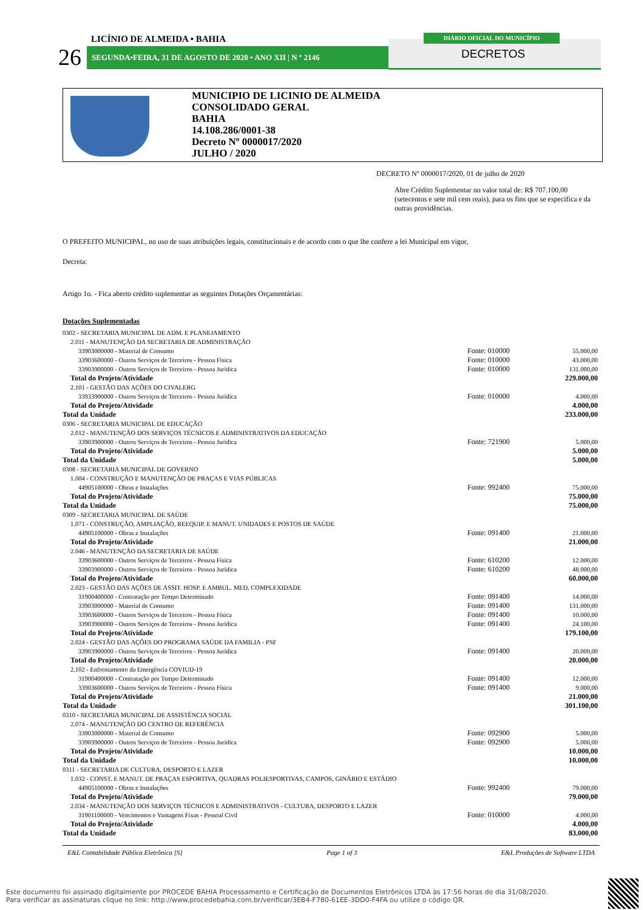SEGUNDA•FEIRA, 31 DE AGOSTO DE 2020 • ANO XII | N º 2146
26
LICÍNIO DE ALMEIDA • BAHIA DIÁRIO OFICIAL DO MUNICÍPIO
DECRETOS
MUNICIPIO DE LICINIO DE ALMEIDA
CONSOLIDADO GERAL
BAHIA
14.108.286/0001-38
Decreto Nº 0000017/2020
JULHO / 2020
DECRETO Nº 0000017/2020, 01 de julho de 2020
Abre Crédito Suplementar no valor total de: R$ 707.100,00 (setecentos e sete mil cem reais), para os fins que se especifica e da outras providências.
O PREFEITO MUNICIPAL, no uso de suas atribuições legais, constitucionais e de acordo com o que lhe confere a lei Municipal em vigor,
Decreta:
Artigo 1o. - Fica aberto crédito suplementar as seguintes Dotações Orçamentárias:
Dotações Suplementadas
| 0302 - SECRETARIA MUNICIPAL DE ADM. E PLANEJAMENTO | | |
| 2.011 - MANUTENÇÃO DA SECRETARIA DE ADMINISTRAÇÃO | | |
| 33903000000 - Material de Consumo | Fonte: 010000 | 55.000,00 |
| 33903600000 - Outros Serviços de Terceiros - Pessoa Física | Fonte: 010000 | 43.000,00 |
| 33903900000 - Outros Serviços de Terceiros - Pessoa Jurídica | Fonte: 010000 | 131.000,00 |
| Total do Projeto/Atividade | | 229.000,00 |
| 2.101 - GESTÃO DAS AÇÕES DO CIVALERG | | |
| 33933900000 - Outros Serviços de Terceiros - Pessoa Jurídica | Fonte: 010000 | 4.000,00 |
| Total do Projeto/Atividade | | 4.000,00 |
| Total da Unidade | | 233.000,00 |
| 0306 - SECRETARIA MUNICIPAL DE EDUCAÇÃO | | |
| 2.012 - MANUTENÇÃO DOS SERVIÇOS TÉCNICOS E ADMINISTRATIVOS DA EDUCAÇÃO | | |
| 33903900000 - Outros Serviços de Terceiros - Pessoa Jurídica | Fonte: 721900 | 5.000,00 |
| Total do Projeto/Atividade | | 5.000,00 |
| Total da Unidade | | 5.000,00 |
| 0308 - SECRETARIA MUNICIPAL DE GOVERNO | | |
| 1.004 - CONSTRUÇÃO E MANUTENÇÃO DE PRAÇAS E VIAS PÚBLICAS | | |
| 44905100000 - Obras e Instalações | Fonte: 992400 | 75.000,00 |
| Total do Projeto/Atividade | | 75.000,00 |
| Total da Unidade | | 75.000,00 |
| 0309 - SECRETARIA MUNICIPAL DE SAÚDE | | |
| 1.071 - CONSTRUÇÃO, AMPLIAÇÃO, REEQUIP. E MANUT. UNIDADES E POSTOS DE SAÚDE | | |
| 44905100000 - Obras e Instalações | Fonte: 091400 | 21.000,00 |
| Total do Projeto/Atividade | | 21.000,00 |
| 2.046 - MANUTENÇÃO DA SECRETARIA DE SAÚDE | | |
| 33903600000 - Outros Serviços de Terceiros - Pessoa Física | Fonte: 610200 | 12.000,00 |
| 33903900000 - Outros Serviços de Terceiros - Pessoa Jurídica | Fonte: 610200 | 48.000,00 |
| Total do Projeto/Atividade | | 60.000,00 |
| 2.023 - GESTÃO DAS AÇÕES DE ASSIT. HOSP. E AMBUL. MED. COMPLEXIDADE | | |
| 31900400000 - Contratação por Tempo Determinado | Fonte: 091400 | 14.000,00 |
| 33903000000 - Material de Consumo | Fonte: 091400 | 131.000,00 |
| 33903600000 - Outros Serviços de Terceiros - Pessoa Física | Fonte: 091400 | 10.000,00 |
| 33903900000 - Outros Serviços de Terceiros - Pessoa Jurídica | Fonte: 091400 | 24.100,00 |
| Total do Projeto/Atividade | | 179.100,00 |
| 2.024 - GESTÃO DAS AÇÕES DO PROGRAMA SAÚDE DA FAMILIA - PSF | | |
| 33903900000 - Outros Serviços de Terceiros - Pessoa Jurídica | Fonte: 091400 | 20.000,00 |
| Total do Projeto/Atividade | | 20.000,00 |
| 2.102 - Enfrentamento da Emergência COVIUD-19 | | |
| 31900400000 - Contratação por Tempo Determinado | Fonte: 091400 | 12.000,00 |
| 33903600000 - Outros Serviços de Terceiros - Pessoa Física | Fonte: 091400 | 9.000,00 |
| Total do Projeto/Atividade | | 21.000,00 |
| Total da Unidade | | 301.100,00 |
| 0310 - SECRETARIA MUNICIPAL DE ASSISTÊNCIA SOCIAL | | |
| 2.074 - MANUTENÇÃO DO CENTRO DE REFERÊNCIA | | |
| 33903000000 - Material de Consumo | Fonte: 092900 | 5.000,00 |
| 33903900000 - Outros Serviços de Terceiros - Pessoa Jurídica | Fonte: 092900 | 5.000,00 |
| Total do Projeto/Atividade | | 10.000,00 |
| Total da Unidade | | 10.000,00 |
| 0311 - SECRETARIA DE CULTURA, DESPORTO E LAZER | | |
| 1.032 - CONST. E MANUT. DE PRAÇAS ESPORTIVA, QUADRAS POLIESPORTIVAS, CAMPOS, GINÁRIO E ESTÁDIO | | |
| 44905100000 - Obras e Instalações | Fonte: 992400 | 79.000,00 |
| Total do Projeto/Atividade | | 79.000,00 |
| 2.034 - MANUTENÇÃO DOS SERVIÇOS TÉCNICOS E ADMINISTRATIVOS - CULTURA, DESPORTO E LAZER | | |
| 31901100000 - Vencimentos e Vantagens Fixas - Pessoal Civil | Fonte: 010000 | 4.000,00 |
| Total do Projeto/Atividade | | 4.000,00 |
| Total da Unidade | | 83.000,00 |
E&L Contabilidade Pública Eletrônica [S] Page 1 of 3 E&L Produções de Software LTDA
Este documento foi assinado digitalmente por PROCEDE BAHIA Processamento e Certificação de Documentos Eletrônicos LTDA às 17:56 horas do dia 31/08/2020.
Para verificar as assinaturas clique no link: http://www.procedebahia.com.br/verificar/3EB4-F780-61EE-3DD0-F4FA ou utilize o código QR.